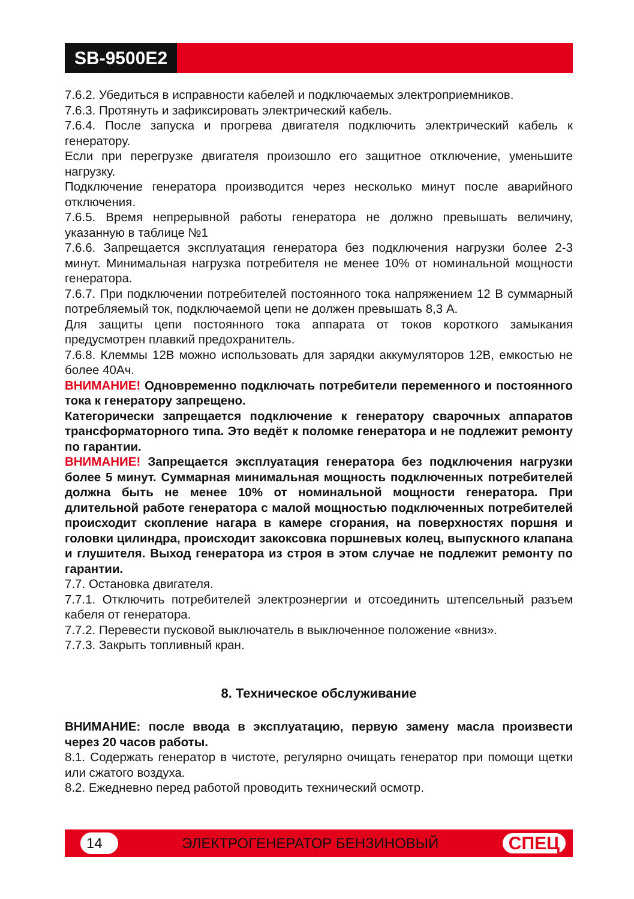SB-9500E2
7.6.2. Убедиться в исправности кабелей и подключаемых электроприемников.
7.6.3. Протянуть и зафиксировать электрический кабель.
7.6.4. После запуска и прогрева двигателя подключить электрический кабель к генератору.
Если при перегрузке двигателя произошло его защитное отключение, уменьшите нагрузку.
Подключение генератора производится через несколько минут после аварийного отключения.
7.6.5. Время непрерывной работы генератора не должно превышать величину, указанную в таблице №1
7.6.6. Запрещается эксплуатация генератора без подключения нагрузки более 2-3 минут. Минимальная нагрузка потребителя не менее 10% от номинальной мощности генератора.
7.6.7. При подключении потребителей постоянного тока напряжением 12 В суммарный потребляемый ток, подключаемой цепи не должен превышать 8,3 А.
Для защиты цепи постоянного тока аппарата от токов короткого замыкания предусмотрен плавкий предохранитель.
7.6.8. Клеммы 12В можно использовать для зарядки аккумуляторов 12В, емкостью не более 40Ач.
ВНИМАНИЕ! Одновременно подключать потребители переменного и постоянного тока к генератору запрещено.
Категорически запрещается подключение к генератору сварочных аппаратов трансформаторного типа. Это ведёт к поломке генератора и не подлежит ремонту по гарантии.
ВНИМАНИЕ! Запрещается эксплуатация генератора без подключения нагрузки более 5 минут. Суммарная минимальная мощность подключенных потребителей должна быть не менее 10% от номинальной мощности генератора. При длительной работе генератора с малой мощностью подключенных потребителей происходит скопление нагара в камере сгорания, на поверхностях поршня и головки цилиндра, происходит закоксовка поршневых колец, выпускного клапана и глушителя. Выход генератора из строя в этом случае не подлежит ремонту по гарантии.
7.7. Остановка двигателя.
7.7.1. Отключить потребителей электроэнергии и отсоединить штепсельный разъем кабеля от генератора.
7.7.2. Перевести пусковой выключатель в выключенное положение «вниз».
7.7.3. Закрыть топливный кран.
8. Техническое обслуживание
ВНИМАНИЕ: после ввода в эксплуатацию, первую замену масла произвести через 20 часов работы.
8.1. Содержать генератор в чистоте, регулярно очищать генератор при помощи щетки или сжатого воздуха.
8.2. Ежедневно перед работой проводить технический осмотр.
14 ЭЛЕКТРОГЕНЕРАТОР БЕНЗИНОВЫЙ СПЕЦ